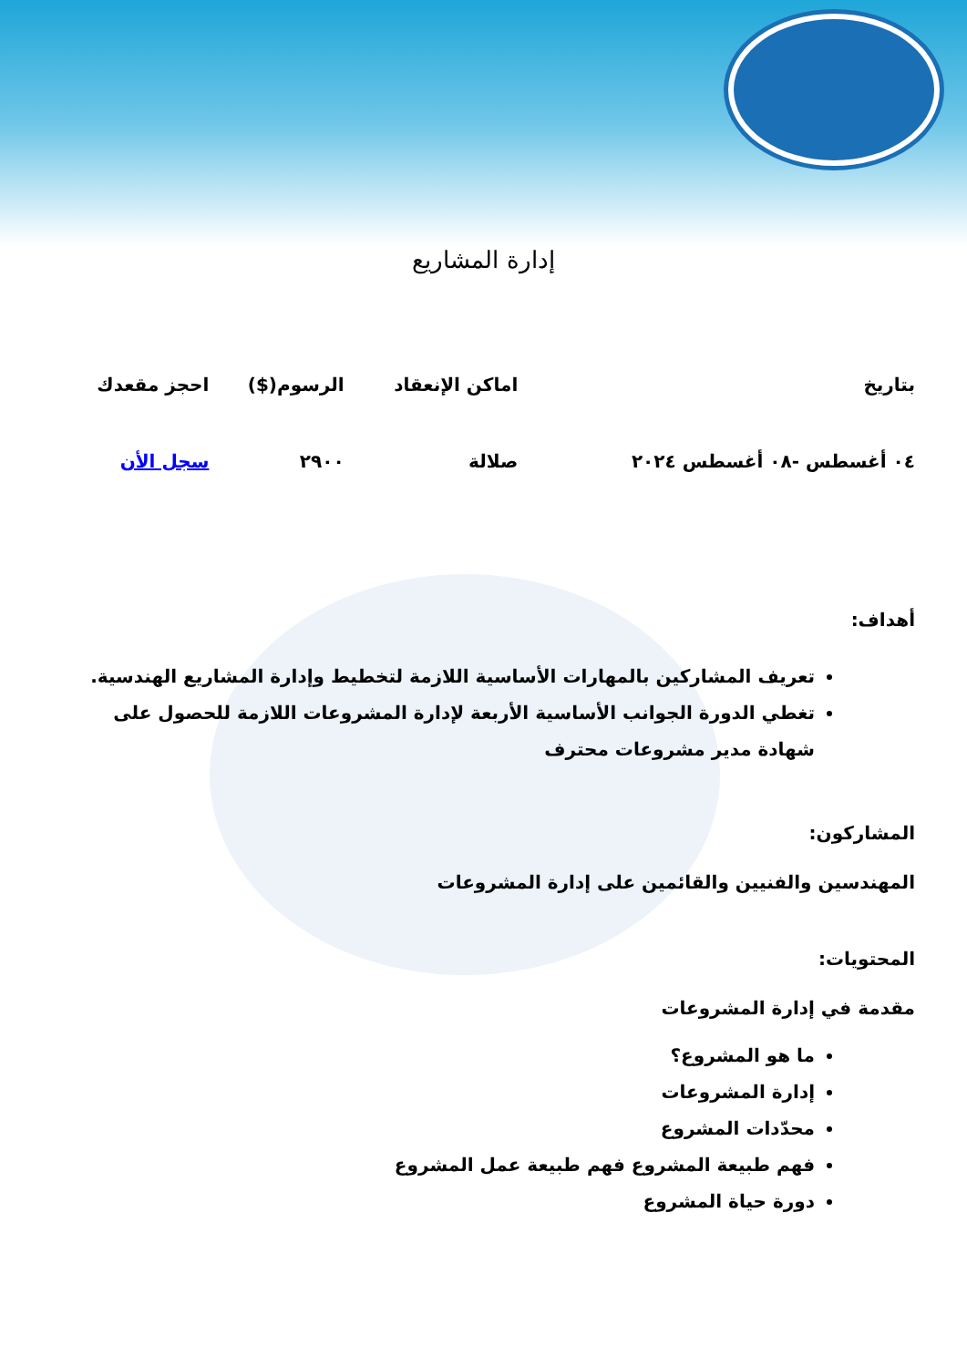إدارة المشاريع
| بتاريخ | اماكن الإنعقاد | الرسوم($) | احجز مقعدك |
| --- | --- | --- | --- |
| ٠٤ أغسطس -٠٨ أغسطس ٢٠٢٤ | صلالة | ٢٩٠٠ | سجل الأن |
أهداف:
تعريف المشاركين بالمهارات الأساسية اللازمة لتخطيط وإدارة المشاريع الهندسية.
تغطي الدورة الجوانب الأساسية الأربعة لإدارة المشروعات اللازمة للحصول على شهادة مدير مشروعات محترف
المشاركون:
المهندسين والفنيين والقائمين على إدارة المشروعات
المحتويات:
مقدمة في إدارة المشروعات
ما هو المشروع؟
إدارة المشروعات
محدّدات المشروع
فهم طبيعة المشروع فهم طبيعة عمل المشروع
دورة حياة المشروع